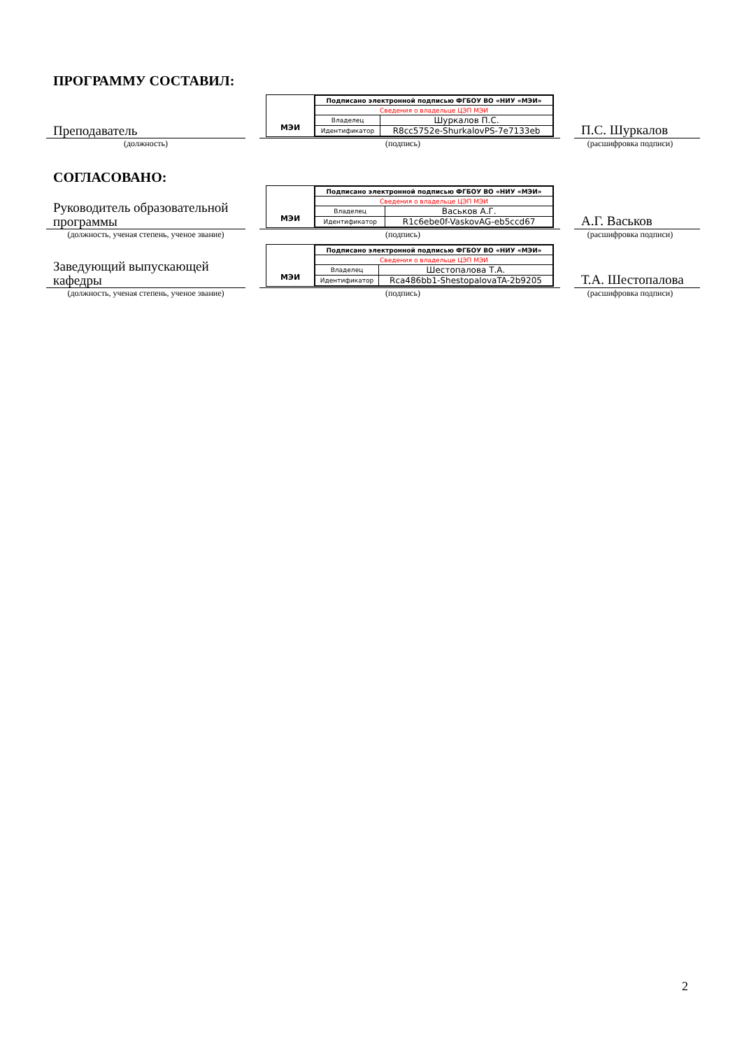ПРОГРАММУ СОСТАВИЛ:
Преподаватель
МЭИ
| Подписано электронной подписью ФГБОУ ВО «НИУ «МЭИ» | |
| Сведения о владельце ЦЭП МЭИ | |
| Владелец | Шуркалов П.С. |
| Идентификатор | R8cc5752e-ShurkalovPS-7e7133eb |
П.С. Шуркалов
(должность) (подпись) (расшифровка подписи)
СОГЛАСОВАНО:
Руководитель образовательной программы
МЭИ
| Подписано электронной подписью ФГБОУ ВО «НИУ «МЭИ» | |
| Сведения о владельце ЦЭП МЭИ | |
| Владелец | Васьков А.Г. |
| Идентификатор | R1c6ebe0f-VaskovAG-eb5ccd67 |
А.Г. Васьков
(должность, ученая степень, ученое звание)
(подпись) (расшифровка подписи)
Заведующий выпускающей кафедры
МЭИ
| Подписано электронной подписью ФГБОУ ВО «НИУ «МЭИ» | |
| Сведения о владельце ЦЭП МЭИ | |
| Владелец | Шестопалова Т.А. |
| Идентификатор | Rca486bb1-ShestopalovaTA-2b9205 |
Т.А. Шестопалова
(должность, ученая степень, ученое звание)
(подпись) (расшифровка подписи)
2